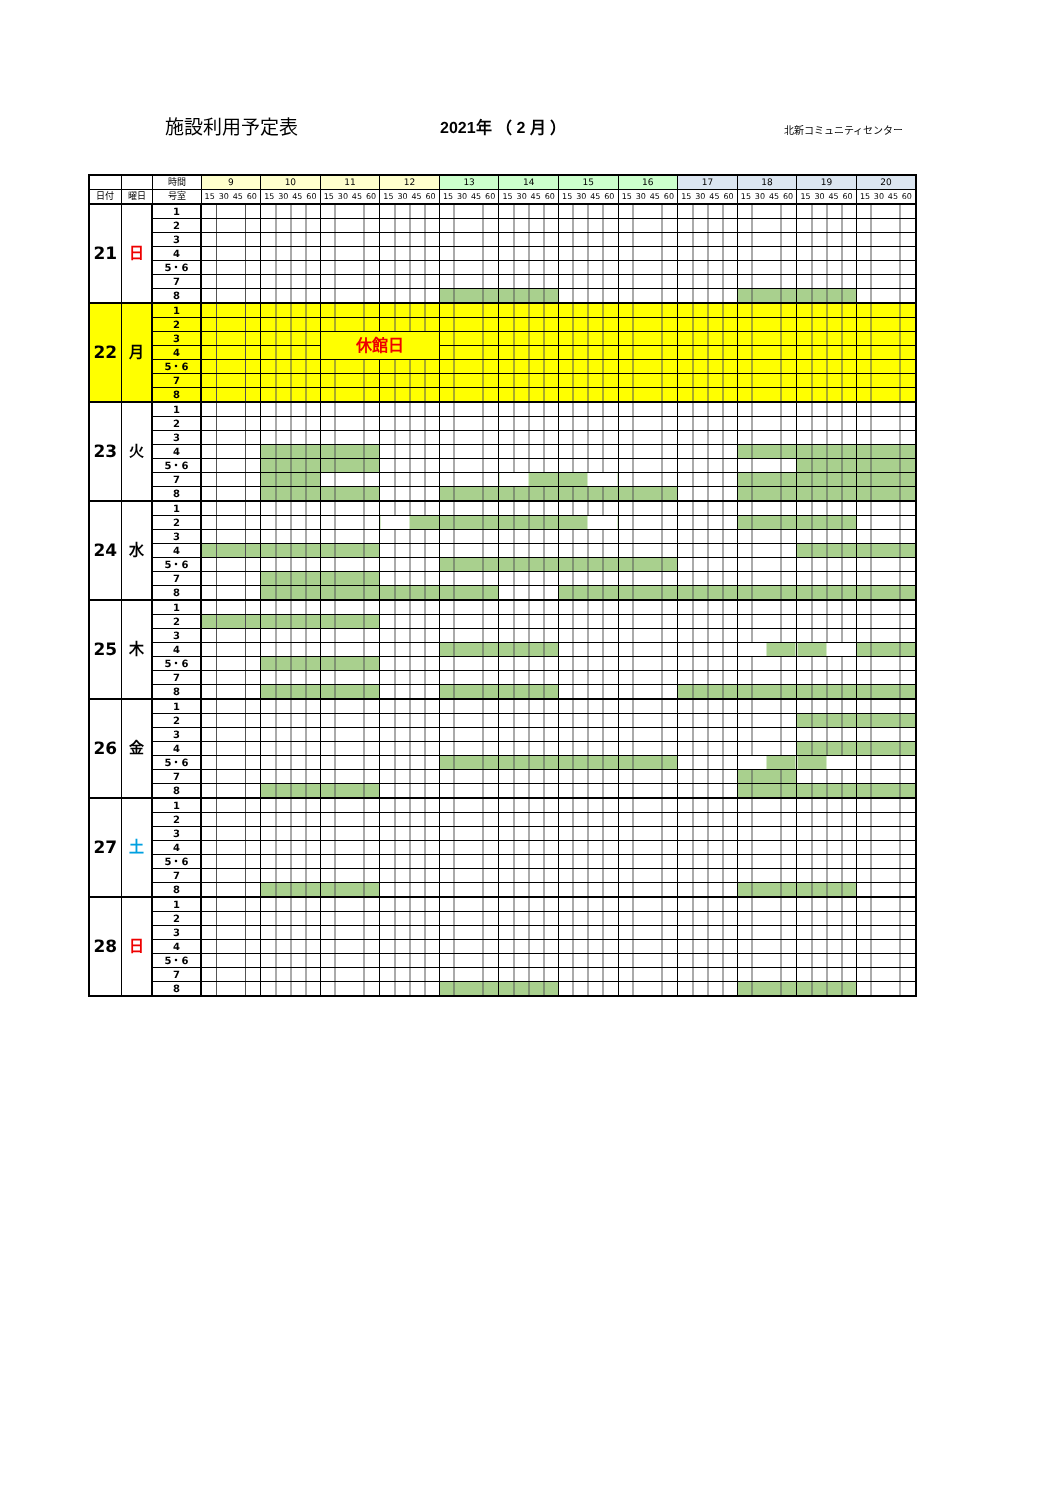施設利用予定表 2021年 （ 2 月 ） 北新コミュニティセンター
| | | 時間 | 9 | 10 | 11 | 12 | 13 | 14 | 15 | 16 | 17 | 18 | 19 | 20 |
| --- | --- | --- | --- | --- | --- | --- | --- | --- | --- | --- | --- | --- | --- | --- |
| 日付 | 曜日 | 号室 | 15 30 45 60 | 15 30 45 60 | 15 30 45 60 | 15 30 45 60 | 15 30 45 60 | 15 30 45 60 | 15 30 45 60 | 15 30 45 60 | 15 30 45 60 | 15 30 45 60 | 15 30 45 60 | 15 30 45 60 |
| 21 | 日 | 1 | | | | | | | | | | | | |
| | | 2 | | | | | | | | | | | | |
| | | 3 | | | | | | | | | | | | |
| | | 4 | | | | | | | | | | | | |
| | | 5・6 | | | | | | | | | | | | |
| | | 7 | | | | | | | | | | | | |
| | | 8 | | | | | | | | | | | | |
| 22 | 月 | 1 | | | | | | | | | | | | |
| | | 2 | | | | | | | | | | | | |
| | | 3 | | | 休館日 | | | | | | | | | |
| | | 4 | | | | | | | | | | | | |
| | | 5・6 | | | | | | | | | | | | |
| | | 7 | | | | | | | | | | | | |
| | | 8 | | | | | | | | | | | | |
| 23 | 火 | 1 | | | | | | | | | | | | |
| | | 2 | | | | | | | | | | | | |
| | | 3 | | | | | | | | | | | | |
| | | 4 | | | | | | | | | | | | |
| | | 5・6 | | | | | | | | | | | | |
| | | 7 | | | | | | | | | | | | |
| | | 8 | | | | | | | | | | | | |
| 24 | 水 | 1 | | | | | | | | | | | | |
| | | 2 | | | | | | | | | | | | |
| | | 3 | | | | | | | | | | | | |
| | | 4 | | | | | | | | | | | | |
| | | 5・6 | | | | | | | | | | | | |
| | | 7 | | | | | | | | | | | | |
| | | 8 | | | | | | | | | | | | |
| 25 | 木 | 1 | | | | | | | | | | | | |
| | | 2 | | | | | | | | | | | | |
| | | 3 | | | | | | | | | | | | |
| | | 4 | | | | | | | | | | | | |
| | | 5・6 | | | | | | | | | | | | |
| | | 7 | | | | | | | | | | | | |
| | | 8 | | | | | | | | | | | | |
| 26 | 金 | 1 | | | | | | | | | | | | |
| | | 2 | | | | | | | | | | | | |
| | | 3 | | | | | | | | | | | | |
| | | 4 | | | | | | | | | | | | |
| | | 5・6 | | | | | | | | | | | | |
| | | 7 | | | | | | | | | | | | |
| | | 8 | | | | | | | | | | | | |
| 27 | 土 | 1 | | | | | | | | | | | | |
| | | 2 | | | | | | | | | | | | |
| | | 3 | | | | | | | | | | | | |
| | | 4 | | | | | | | | | | | | |
| | | 5・6 | | | | | | | | | | | | |
| | | 7 | | | | | | | | | | | | |
| | | 8 | | | | | | | | | | | | |
| 28 | 日 | 1 | | | | | | | | | | | | |
| | | 2 | | | | | | | | | | | | |
| | | 3 | | | | | | | | | | | | |
| | | 4 | | | | | | | | | | | | |
| | | 5・6 | | | | | | | | | | | | |
| | | 7 | | | | | | | | | | | | |
| | | 8 | | | | | | | | | | | | |